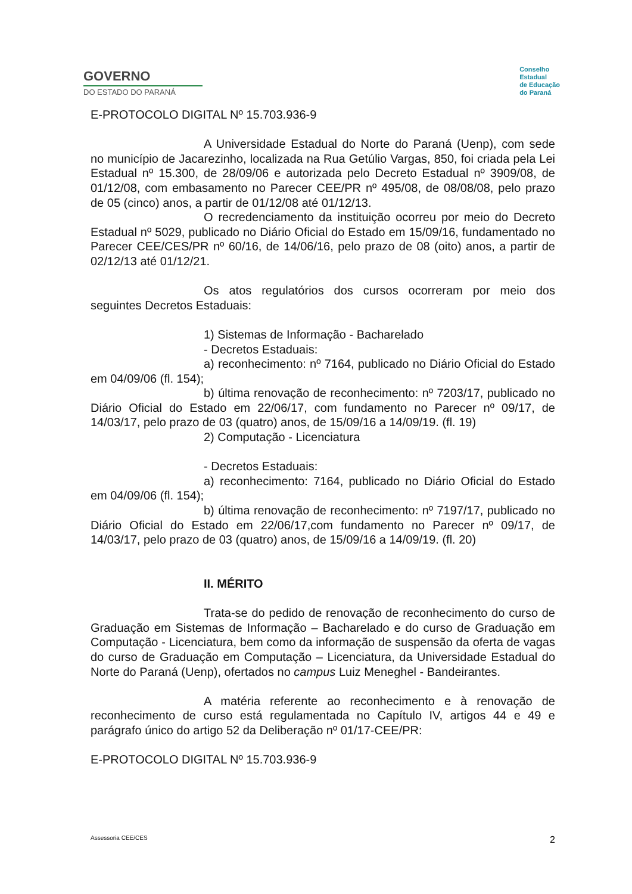GOVERNO
DO ESTADO DO PARANÁ
Conselho
Estadual
de Educação
do Paraná
E-PROTOCOLO DIGITAL Nº 15.703.936-9
A Universidade Estadual do Norte do Paraná (Uenp), com sede no município de Jacarezinho, localizada na Rua Getúlio Vargas, 850, foi criada pela Lei Estadual nº 15.300, de 28/09/06 e autorizada pelo Decreto Estadual nº 3909/08, de 01/12/08, com embasamento no Parecer CEE/PR nº 495/08, de 08/08/08, pelo prazo de 05 (cinco) anos, a partir de 01/12/08 até 01/12/13.
O recredenciamento da instituição ocorreu por meio do Decreto Estadual nº 5029, publicado no Diário Oficial do Estado em 15/09/16, fundamentado no Parecer CEE/CES/PR nº 60/16, de 14/06/16, pelo prazo de 08 (oito) anos, a partir de 02/12/13 até 01/12/21.
Os atos regulatórios dos cursos ocorreram por meio dos seguintes Decretos Estaduais:
1) Sistemas de Informação - Bacharelado
- Decretos Estaduais:
a) reconhecimento: nº 7164, publicado no Diário Oficial do Estado em 04/09/06 (fl. 154);
b) última renovação de reconhecimento: nº 7203/17, publicado no Diário Oficial do Estado em 22/06/17, com fundamento no Parecer nº 09/17, de 14/03/17, pelo prazo de 03 (quatro) anos, de 15/09/16 a 14/09/19. (fl. 19)
2) Computação - Licenciatura
- Decretos Estaduais:
a) reconhecimento: 7164, publicado no Diário Oficial do Estado em 04/09/06 (fl. 154);
b) última renovação de reconhecimento: nº 7197/17, publicado no Diário Oficial do Estado em 22/06/17,com fundamento no Parecer nº 09/17, de 14/03/17, pelo prazo de 03 (quatro) anos, de 15/09/16 a 14/09/19. (fl. 20)
II. MÉRITO
Trata-se do pedido de renovação de reconhecimento do curso de Graduação em Sistemas de Informação – Bacharelado e do curso de Graduação em Computação - Licenciatura, bem como da informação de suspensão da oferta de vagas do curso de Graduação em Computação – Licenciatura, da Universidade Estadual do Norte do Paraná (Uenp), ofertados no campus Luiz Meneghel - Bandeirantes.
A matéria referente ao reconhecimento e à renovação de reconhecimento de curso está regulamentada no Capítulo IV, artigos 44 e 49 e parágrafo único do artigo 52 da Deliberação nº 01/17-CEE/PR:
E-PROTOCOLO DIGITAL Nº 15.703.936-9
Assessoria CEE/CES 2